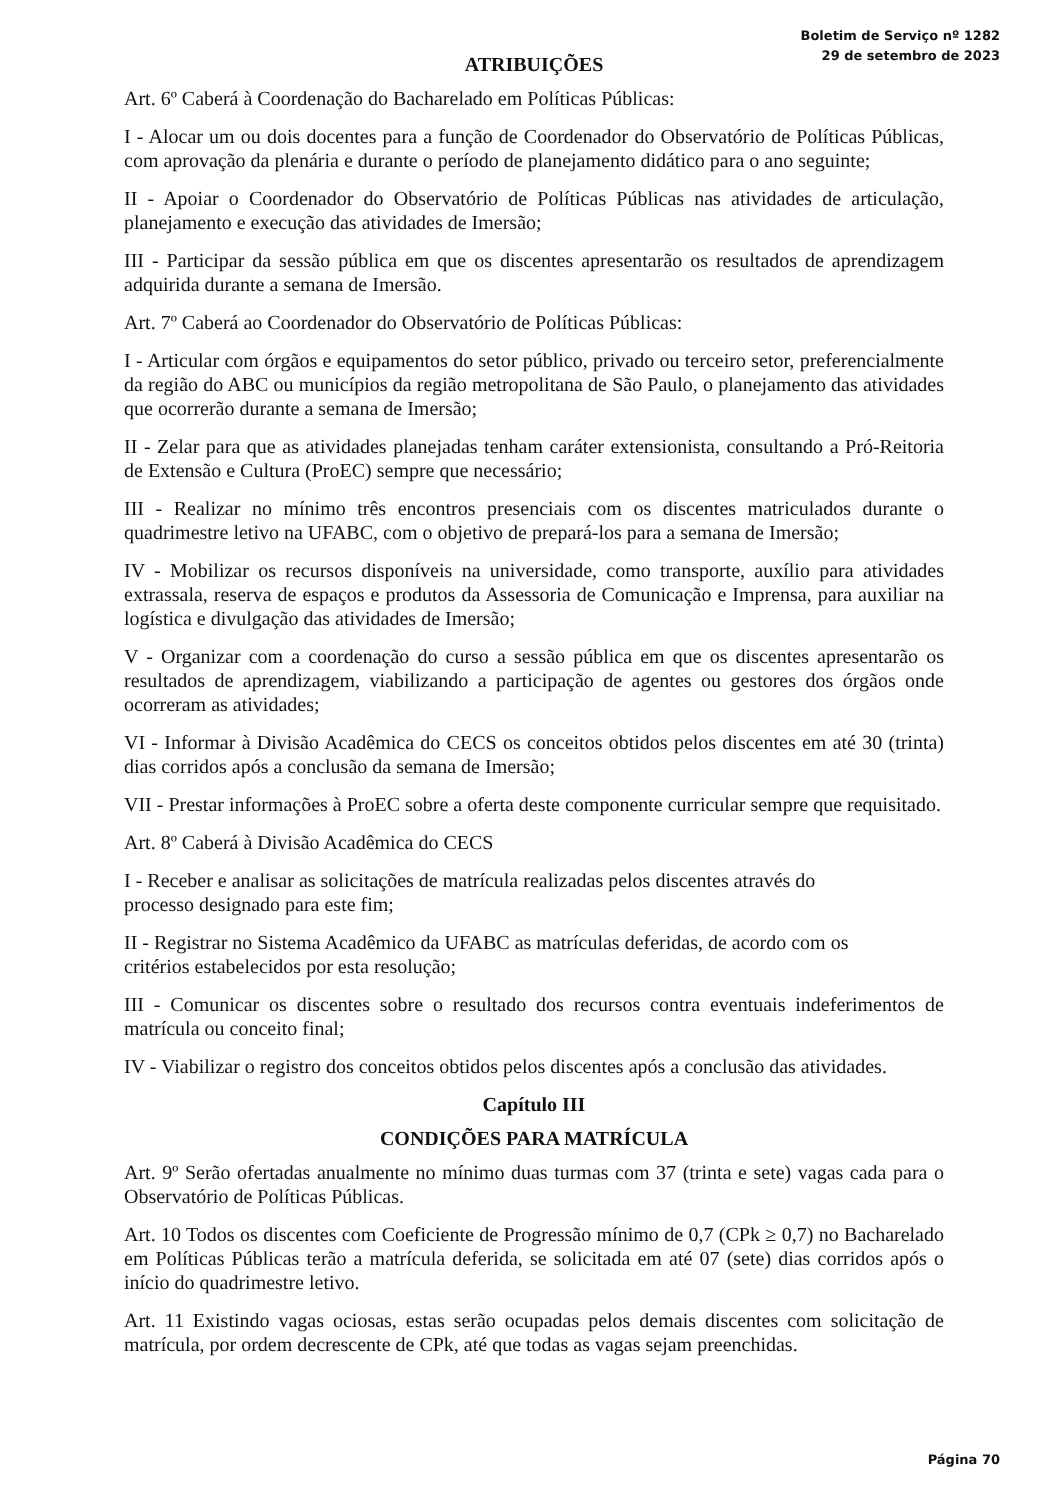Boletim de Serviço nº 1282
29 de setembro de 2023
ATRIBUIÇÕES
Art. 6º Caberá à Coordenação do Bacharelado em Políticas Públicas:
I - Alocar um ou dois docentes para a função de Coordenador do Observatório de Políticas Públicas, com aprovação da plenária e durante o período de planejamento didático para o ano seguinte;
II - Apoiar o Coordenador do Observatório de Políticas Públicas nas atividades de articulação, planejamento e execução das atividades de Imersão;
III - Participar da sessão pública em que os discentes apresentarão os resultados de aprendizagem adquirida durante a semana de Imersão.
Art. 7º Caberá ao Coordenador do Observatório de Políticas Públicas:
I - Articular com órgãos e equipamentos do setor público, privado ou terceiro setor, preferencialmente da região do ABC ou municípios da região metropolitana de São Paulo, o planejamento das atividades que ocorrerão durante a semana de Imersão;
II - Zelar para que as atividades planejadas tenham caráter extensionista, consultando a Pró-Reitoria de Extensão e Cultura (ProEC) sempre que necessário;
III - Realizar no mínimo três encontros presenciais com os discentes matriculados durante o quadrimestre letivo na UFABC, com o objetivo de prepará-los para a semana de Imersão;
IV - Mobilizar os recursos disponíveis na universidade, como transporte, auxílio para atividades extrassala, reserva de espaços e produtos da Assessoria de Comunicação e Imprensa, para auxiliar na logística e divulgação das atividades de Imersão;
V - Organizar com a coordenação do curso a sessão pública em que os discentes apresentarão os resultados de aprendizagem, viabilizando a participação de agentes ou gestores dos órgãos onde ocorreram as atividades;
VI - Informar à Divisão Acadêmica do CECS os conceitos obtidos pelos discentes em até 30 (trinta) dias corridos após a conclusão da semana de Imersão;
VII - Prestar informações à ProEC sobre a oferta deste componente curricular sempre que requisitado.
Art. 8º Caberá à Divisão Acadêmica do CECS
I - Receber e analisar as solicitações de matrícula realizadas pelos discentes através do
processo designado para este fim;
II - Registrar no Sistema Acadêmico da UFABC as matrículas deferidas, de acordo com os
critérios estabelecidos por esta resolução;
III - Comunicar os discentes sobre o resultado dos recursos contra eventuais indeferimentos de matrícula ou conceito final;
IV - Viabilizar o registro dos conceitos obtidos pelos discentes após a conclusão das atividades.
Capítulo III
CONDIÇÕES PARA MATRÍCULA
Art. 9º Serão ofertadas anualmente no mínimo duas turmas com 37 (trinta e sete) vagas cada para o Observatório de Políticas Públicas.
Art. 10 Todos os discentes com Coeficiente de Progressão mínimo de 0,7 (CPk ≥ 0,7) no Bacharelado em Políticas Públicas terão a matrícula deferida, se solicitada em até 07 (sete) dias corridos após o início do quadrimestre letivo.
Art. 11 Existindo vagas ociosas, estas serão ocupadas pelos demais discentes com solicitação de matrícula, por ordem decrescente de CPk, até que todas as vagas sejam preenchidas.
Página 70